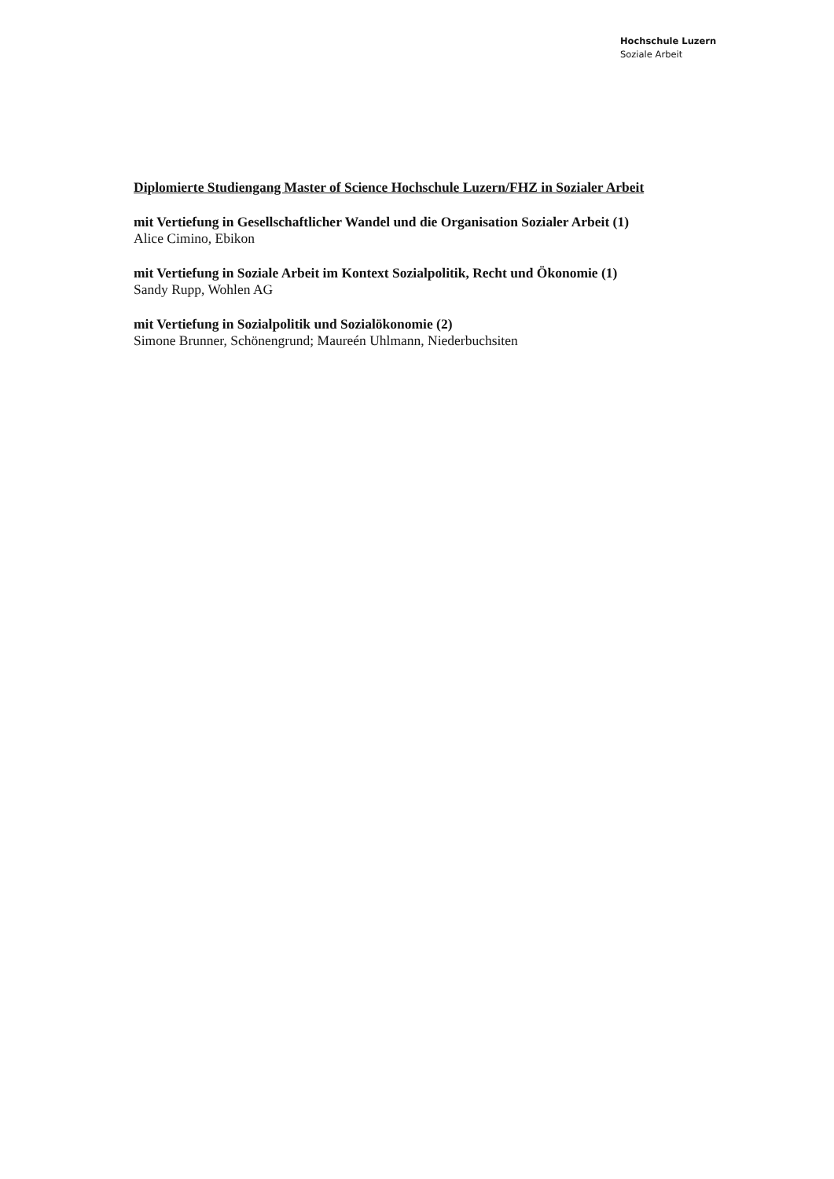Hochschule Luzern
Soziale Arbeit
Diplomierte Studiengang Master of Science Hochschule Luzern/FHZ in Sozialer Arbeit
mit Vertiefung in Gesellschaftlicher Wandel und die Organisation Sozialer Arbeit (1)
Alice Cimino, Ebikon
mit Vertiefung in Soziale Arbeit im Kontext Sozialpolitik, Recht und Ökonomie (1)
Sandy Rupp, Wohlen AG
mit Vertiefung in Sozialpolitik und Sozialökonomie (2)
Simone Brunner, Schönengrund; Maureén Uhlmann, Niederbuchsiten